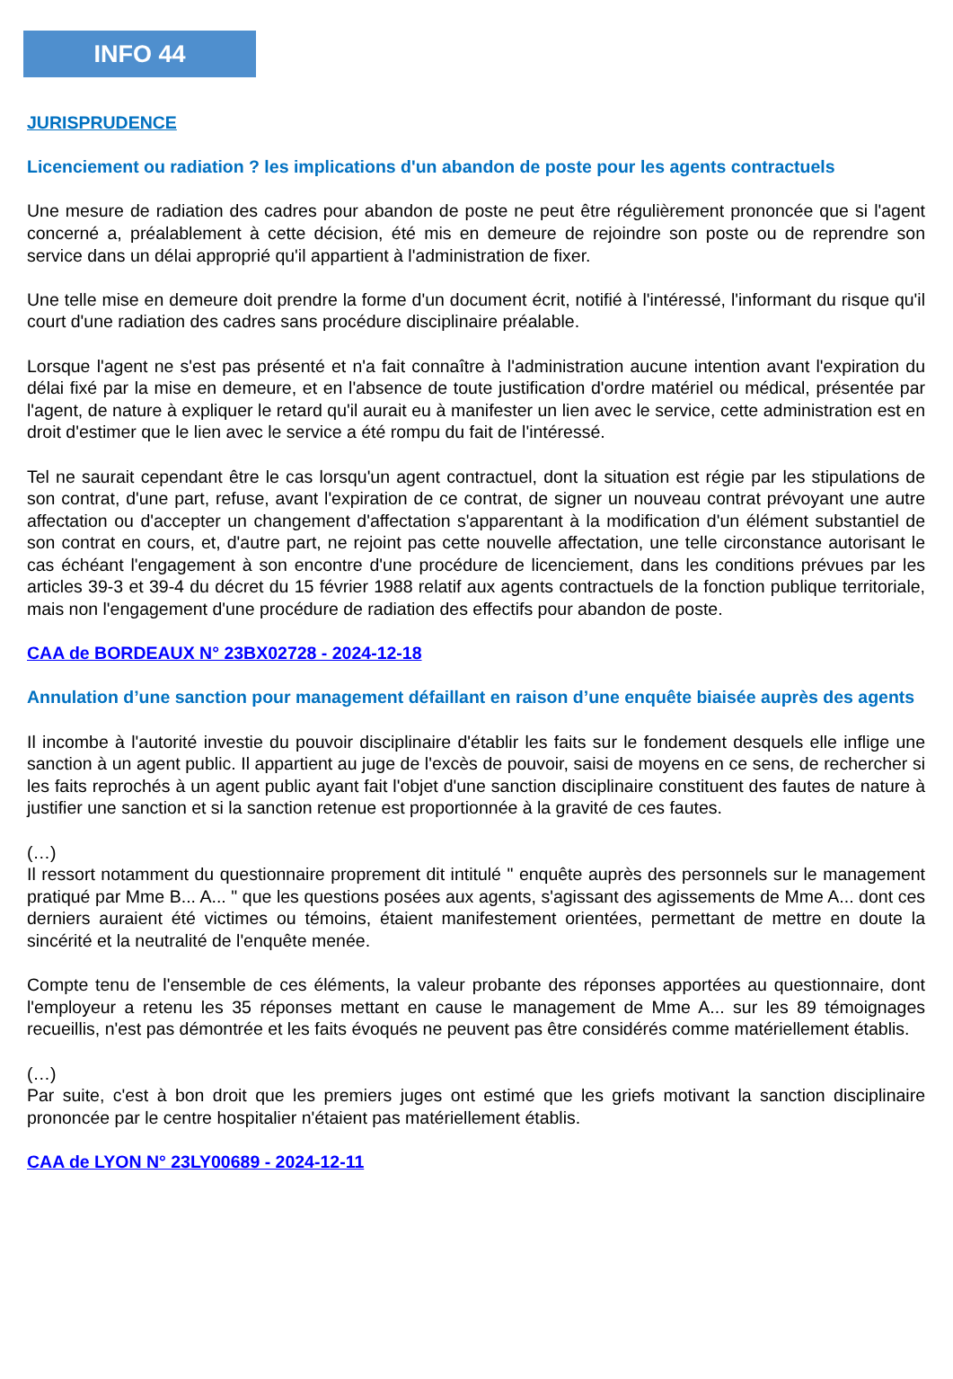INFO 44
JURISPRUDENCE
Licenciement ou radiation ? les implications d'un abandon de poste pour les agents contractuels
Une mesure de radiation des cadres pour abandon de poste ne peut être régulièrement prononcée que si l'agent concerné a, préalablement à cette décision, été mis en demeure de rejoindre son poste ou de reprendre son service dans un délai approprié qu'il appartient à l'administration de fixer.
Une telle mise en demeure doit prendre la forme d'un document écrit, notifié à l'intéressé, l'informant du risque qu'il court d'une radiation des cadres sans procédure disciplinaire préalable.
Lorsque l'agent ne s'est pas présenté et n'a fait connaître à l'administration aucune intention avant l'expiration du délai fixé par la mise en demeure, et en l'absence de toute justification d'ordre matériel ou médical, présentée par l'agent, de nature à expliquer le retard qu'il aurait eu à manifester un lien avec le service, cette administration est en droit d'estimer que le lien avec le service a été rompu du fait de l'intéressé.
Tel ne saurait cependant être le cas lorsqu'un agent contractuel, dont la situation est régie par les stipulations de son contrat, d'une part, refuse, avant l'expiration de ce contrat, de signer un nouveau contrat prévoyant une autre affectation ou d'accepter un changement d'affectation s'apparentant à la modification d'un élément substantiel de son contrat en cours, et, d'autre part, ne rejoint pas cette nouvelle affectation, une telle circonstance autorisant le cas échéant l'engagement à son encontre d'une procédure de licenciement, dans les conditions prévues par les articles 39-3 et 39-4 du décret du 15 février 1988 relatif aux agents contractuels de la fonction publique territoriale, mais non l'engagement d'une procédure de radiation des effectifs pour abandon de poste.
CAA de BORDEAUX N° 23BX02728 - 2024-12-18
Annulation d’une sanction pour management défaillant en raison d’une enquête biaisée auprès des agents
Il incombe à l'autorité investie du pouvoir disciplinaire d'établir les faits sur le fondement desquels elle inflige une sanction à un agent public. Il appartient au juge de l'excès de pouvoir, saisi de moyens en ce sens, de rechercher si les faits reprochés à un agent public ayant fait l'objet d'une sanction disciplinaire constituent des fautes de nature à justifier une sanction et si la sanction retenue est proportionnée à la gravité de ces fautes.
(…)
Il ressort notamment du questionnaire proprement dit intitulé " enquête auprès des personnels sur le management pratiqué par Mme B... A... " que les questions posées aux agents, s'agissant des agissements de Mme A... dont ces derniers auraient été victimes ou témoins, étaient manifestement orientées, permettant de mettre en doute la sincérité et la neutralité de l'enquête menée.
Compte tenu de l'ensemble de ces éléments, la valeur probante des réponses apportées au questionnaire, dont l'employeur a retenu les 35 réponses mettant en cause le management de Mme A... sur les 89 témoignages recueillis, n'est pas démontrée et les faits évoqués ne peuvent pas être considérés comme matériellement établis.
(…)
Par suite, c'est à bon droit que les premiers juges ont estimé que les griefs motivant la sanction disciplinaire prononcée par le centre hospitalier n'étaient pas matériellement établis.
CAA de LYON N° 23LY00689 - 2024-12-11